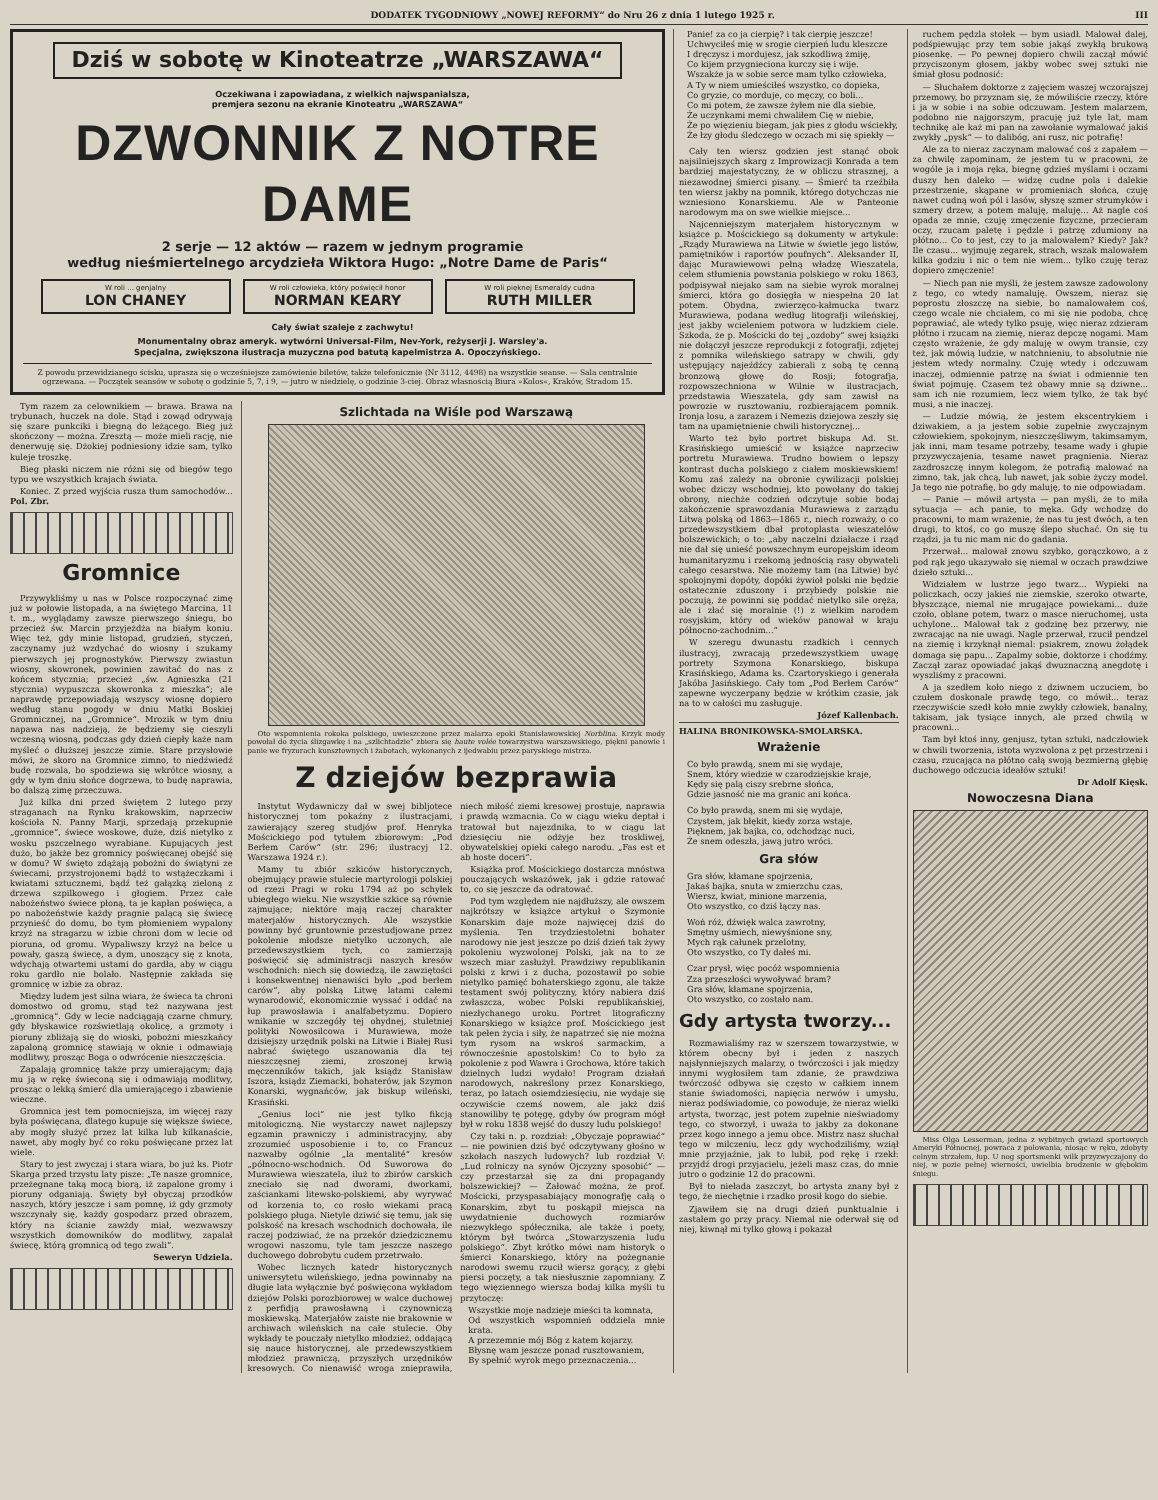DODATEK TYGODNIOWY „NOWEJ REFORMY“ do Nru 26 z dnia 1 lutego 1925 r. III
Dziś w sobotę w Kinoteatrze „WARSZAWA“
Oczekiwana i zapowiadana, z wielkich najwspanialsza,
premjera sezonu na ekranie Kinoteatru „WARSZAWA“
DZWONNIK Z NOTRE DAME
2 serje — 12 aktów — razem w jednym programie
według nieśmiertelnego arcydzieła Wiktora Hugo: „Notre Dame de Paris“
W roli ... genjalny
LON CHANEY
W roli człowieka, który poświęcił honor
NORMAN KEARY
W roli pięknej Esmeraldy cudna
RUTH MILLER
Cały świat szaleje z zachwytu!
Monumentalny obraz ameryk. wytwórni Universal-Film, Nev-York, reżyserji J. Warsley'a.
Specjalna, zwiększona ilustracja muzyczna pod batutą kapelmistrza A. Opoczyńskiego.
Z powodu przewidzianego ścisku, uprasza się o wcześniejsze zamówienie biletów, także telefonicznie (Nr 3112, 4498) na wszystkie seanse. — Sala centralnie ogrzewana. — Początek seansów w sobotę o godzinie 5, 7, i 9, — jutro w niedzielę, o godzinie 3-ciej. Obraz własnością Biura »Kolos«, Kraków, Stradom 15.
Tym razem za celownikiem — brawa. Brawa na trybunach, huczek na dole. Stąd i zowąd odrywają się szare punkciki i biegną do leżącego. Bieg już skończony — można. Zresztą — może mieli rację, nie denerwuję się. Dżokiej podniesiony idzie sam, tylko kuleje troszkę.
Bieg płaski niczem nie różni się od biegów tego typu we wszystkich krajach świata.
Koniec. Z przed wyjścia rusza tłum samochodów... Pol. Zbr.
Gromnice
Przywykliśmy u nas w Polsce rozpoczynać zimę już w połowie listopada, a na świętego Marcina, 11 t. m., wyglądamy zawsze pierwszego śniegu, bo przecież św. Marcin przyjeżdża na białym koniu. Więc też, gdy minie listopad, grudzień, styczeń, zaczynamy już wzdychać do wiosny i szukamy pierwszych jej prognostyków. Pierwszy zwiastun wiosny, skowronek, powinien zawitać do nas z końcem stycznia; przecież „św. Agnieszka (21 stycznia) wypuszcza skowronka z mieszka“; ale naprawdę przepowiadają wszyscy wiosnę dopiero według stanu pogody w dniu Matki Boskiej Gromnicznej, na „Gromnice“. Mrozik w tym dniu napawa nas nadzieją, że będziemy się cieszyli wczesną wiosną, podczas gdy dzień ciepły każe nam myśleć o dłuższej jeszcze zimie. Stare przysłowie mówi, że skoro na Gromnice zimno, to niedźwiedź budę rozwala, bo spodziewa się wkrótce wiosny, a gdy w tym dniu słońce dogrzewa, to budę naprawia, bo dalszą zimę przeczuwa.
Już kilka dni przed świętem 2 lutego przy straganach na Rynku krakowskim, naprzeciw kościoła N. Panny Marji, sprzedają przekupnie „gromnice“, świece woskowe, duże, dziś nietylko z wosku pszczelnego wyrabiane. Kupujących jest dużo, bo jakże bez gromnicy poświęcanej obejść się w domu? W święto zdążają pobożni do świątyni ze świecami, przystrojonemi bądź to wstążeczkami i kwiatami sztucznemi, bądź też gałązką zieloną z drzewa szpilkowego i głogiem. Przez całe nabożeństwo świece płoną, ta je kapłan poświęca, a po nabożeństwie każdy pragnie palącą się świecę przynieść do domu, bo tym płomieniem wypalony krzyż na stragarzu w izbie chroni dom w lecie od pioruna, od gromu. Wypaliwszy krzyż na belce u powały, gaszą świecę, a dym, unoszący się z knota, wdychają otwartemi ustami do gardła, aby w ciągu roku gardło nie bolało. Następnie zakłada się gromnicę w izbie za obraz.
Między ludem jest silna wiara, że świeca ta chroni domostwo od gromu, stąd też nazywana jest „gromnicą“. Gdy w lecie nadciągają czarne chmury, gdy błyskawice rozświetlają okolicę, a grzmoty i pioruny zbliżają się do wioski, pobożni mieszkańcy zapaloną gromnicę stawiają w oknie i odmawiają modlitwy, prosząc Boga o odwrócenie nieszczęścia.
Zapalają gromnicę także przy umierającym; dają mu ją w rękę świeconą się i odmawiają modlitwy, prosząc o lekką śmierć dla umierającego i zbawienie wieczne.
Gromnica jest tem pomocniejsza, im więcej razy była poświęcana, dlatego kupuje się większe świece, aby mogły służyć przez lat kilka lub kilkanaście, nawet, aby mogły być co roku poświęcane przez lat wiele.
Stary to jest zwyczaj i stara wiara, bo już ks. Piotr Skarga przed trzystu laty pisze: „Te nasze gromnice, przeżegnane taką mocą biorą, iż zapalone gromy i pioruny odganiają. Święty był obyczaj przodków naszych, który jeszcze i sam pomnę, iż gdy grzmoty wszczynały się, każdy gospodarz przed obrazem, który na ścianie zawżdy miał, wezwawszy wszystkich domowników do modlitwy, zapalał świecę, którą gromnicą od tego zwali“.
Seweryn Udziela.
Szlichtada na Wiśle pod Warszawą
Oto wspomnienia rokoka polskiego, uwieszczone przez malarza epoki Stanisławowskiej Norblina. Krzyk mody powołał do życia ślizgawkę i na „szlichtadzie“ zbiera się haute volée towarzystwa warszawskiego, piękni panowie i panie we fryzurach kunsztownych i żabotach, wykonanych z ijedwabiu przez paryskiego mistrza.
Z dziejów bezprawia
Instytut Wydawniczy dał w swej bibljotece historycznej tom pokaźny z ilustracjami, zawierający szereg studjów prof. Henryka Mościckiego pod tytułem zbiorowym: „Pod Berłem Carów“ (str. 296; ilustracyj 12. Warszawa 1924 r.).
Mamy tu zbiór szkiców historycznych, obejmujący prawie stulecie martyrologji polskiej od rzezi Pragi w roku 1794 aż po schyłek ubiegłego wieku. Nie wszystkie szkice są równie zajmujące; niektóre mają raczej charakter materjałów historycznych. Ale wszystkie powinny być gruntownie przestudjowane przez pokolenie młodsze nietylko uczonych, ale przedewszystkiem tych, co zamierzają poświęcić się administracji naszych kresów wschodnich: niech się dowiedzą, ile zawziętości i konsekwentnej nienawiści było „pod berłem carów“, aby polską Litwę latami całemi wynarodowić, ekonomicznie wyssać i oddać na łup prawosławia i analfabetyzmu. Dopiero wnikanie w szczegóły tej ohydnej, stuletniej polityki Nowosilcowa i Murawiewa, może dzisiejszy urzędnik polski na Litwie i Białej Rusi nabrać świętego uszanowania dla tej nieszczęsnej ziemi, zroszonej krwią męczenników takich, jak ksiądz Stanisław Iszora, ksiądz Ziemacki, bohaterów, jak Szymon Konarski, wygnańców, jak biskup wileński, Krasiński.
„Genius loci“ nie jest tylko fikcją mitologiczną. Nie wystarczy nawet najlepszy egzamin prawniczy i administracyjny, aby zrozumieć usposobienie i to, co Francuz nazwałby ogólnie „la mentalité“ kresów „północno-wschodnich. Od Suworowa do Murawiewa wieszatela, iluż to zbirów carskich zneciało się nad dworami, dworkami, zaściankami litewsko-polskiemi, aby wyrywać od korzenia to, co rosło wiekami pracą polskiego pługa. Nietyle dziwić się temu, jak się polskość na kresach wschodnich dochowała, ile raczej podziwiać, że na przekór dziedzicznemu wrogowi naszomu, tyle tam jeszcze naszego duchowego dobrobytu cudem przetrwało.
Wobec licznych katedr historycznych uniwersytetu wileńskiego, jedna powinnaby na długie lata wyłącznie być poświęcona wykładom dziejów Polski porozbiorowej w walce duchowej z perfidją prawosławną i czynowniczą moskiewską. Materjałów zaiste nie brakownie w archiwach wileńskich na całe stulecie. Oby wykłady te pouczały nietylko młodzież, oddającą się nauce historycznej, ale przedewszystkiem młodzież prawniczą, przyszłych urzędników kresowych. Co nienawiść wroga znieprawiła, niech miłość ziemi kresowej prostuje, naprawia i prawdą wzmacnia. Co w ciągu wieku deptał i tratował but najezdnika, to w ciągu lat dziesięciu nie odżyje bez troskliwej, obywatelskiej opieki całego narodu. „Fas est et ab hoste doceri“.
Książka prof. Mościckiego dostarcza mnóstwa pouczających wskazówek, jak i gdzie ratować to, co się jeszcze da odratować.
Pod tym względem nie najdłuższy, ale owszem najkrótszy w książce artykuł o Szymonie Konarskim daje może najwięcej dziś do myślenia. Ten trzydziestoletni bohater narodowy nie jest jeszcze po dziś dzień tak żywy pokoleniu wyzwolonej Polski, jak na to ze wszech miar zasłużył. Prawdziwy republikanin polski z krwi i z ducha, pozostawił po sobie nietylko pamięć bohaterskiego zgonu, ale także testament swój polityczny, który nabiera dziś zwłaszcza, wobec Polski republikańskiej, niezłychanego uroku. Portret litograficzny Konarskiego w książce prof. Mościckiego jest tak pełen życia i siły, że napatrzeć się nie można tym rysom na wskroś sarmackim, a równocześnie apostolskim! Co to było za pokolenie z pod Wawra i Grochowa, które takich dzielnych ludzi wydało! Program działań narodowych, nakreślony przez Konarskiego, teraz, po latach osiemdziesięciu, nie wydaje się oczywiście czemś nowem, ale jakż dziś stanowiliby tę potęgę, gdyby ów program mógł był w roku 1838 wejść do duszy ludu polskiego!
Czy taki n. p. rozdział: „Obyczaje poprawiać“ — nie powinien dziś być odczytywany głośno w szkołach naszych ludowych? lub rozdział V: „Lud rolniczy na synów Ojczyzny sposobić“ — czy przestarzał się za dni propagandy bolszewickiej? — Żałować można, że prof. Mościcki, przyspasabiający monografję całą o Konarskim, zbyt tu poskąpił miejsca na uwydatnienie duchowych rozmiarów niezwykłego spółecznika, ale także i poety, którym był twórca „Stowarzyszenia ludu polskiego“. Zbyt krótko mówi nam historyk o śmierci Konarskiego, który na pożegnanie narodowi swemu rzucił wiersz gorący, z głębi piersi poczęty, a tak niesłusznie zapomniany. Z tego więziennego wiersza bodaj kilka myśli tu przytoczę:
Wszystkie moje nadzieje mieści ta komnata,
Od wszystkich wspomnień oddziela mnie krata.
A przezemnie mój Bóg z katem kojarzy.
Błysnę wam jeszcze ponad rusztowaniem,
By spełnić wyrok mego przeznaczenia...
Panie! za co ja cierpię? i tak cierpię jeszcze!
Uchwyciłeś mię w srogie cierpień ludu kleszcze
I dręczysz i mordujesz, jak szkodliwą żmiję,
Co kijem przygnieciona kurczy się i wije.
Wszakże ja w sobie serce mam tylko człowieka,
A Ty w niem umieściłeś wszystko, co dopieka,
Co gryzie, co morduje, co męczy, co boli...
Co mi potem, że zawsze żyłem nie dla siebie,
Że uczynkami memi chwaliłem Cię w niebie,
Że po więzieniu biegam, jak pies z głodu wściekły,
Że łzy głodu śledczego w oczach mi się spiekły —
Cały ten wiersz godzien jest stanąć obok najsilniejszych skarg z Improwizacji Konrada a tem bardziej majestatyczny, że w obliczu strasznej, a niezawodnej śmierci pisany. — Śmierć ta rzeźbiła ten wiersz jakby na pomnik, którego dotychczas nie wzniesiono Konarskiemu. Ale w Panteonie narodowym ma on swe wielkie miejsce...
Najcenniejszym materjałem historycznym w książce p. Mościckiego są dokumenty w artykule: „Rządy Murawiewa na Litwie w świetle jego listów, pamiętników i raportów poufnych“. Aleksander II, dając Murawiewowi pełną władzę Wieszatela, celem stłumienia powstania polskiego w roku 1863, podpisywał niejako sam na siebie wyrok moralnej śmierci, która go dosięgła w niespełna 20 lat potem. Obydna, zwierzęco-kałmucka twarz Murawiewa, podana według litografji wileńskiej, jest jakby wcieleniem potwora w ludzkiem ciele. Szkoda, że p. Mościcki do tej „ozdoby“ swej książki nie dołączył jeszcze reprodukcji z fotografji, zdjętej z pomnika wileńskiego satrapy w chwili, gdy ustępujący najeźdźcy zabierali z sobą tę cenną bronzową głowę do Rosji; fotografja, rozpowszechniona w Wilnie w ilustracjach, przedstawia Wieszatela, gdy sam zawisł na powrozie w rusztowaniu, rozbierającem pomnik. Ironja losu, a zarazem i Nemezis dziejowa zeszły się tam na upamiętnienie chwili historycznej...
Warto też było portret biskupa Ad. St. Krasińskiego umieścić w książce naprzeciw portretu Murawiewa. Trudno bowiem o lepszy kontrast ducha polskiego z ciałem moskiewskiem! Komu zaś zależy na obronie cywilizacji polskiej wobec dziczy wschodniej, kto powołany do takiej obrony, niechże codzień odczytuje sobie bodaj zakończenie sprawozdania Murawiewa z zarządu Litwą polską od 1863—1865 r., niech rozważy, o co przedewszystkiem dbał protoplasta wieszatelów bolszewickich; o to: „aby naczelni działacze i rząd nie dał się unieść powszechnym europejskim ideom humanitaryzmu i rzekomą jednością rasy obywateli całego cesarstwa. Nie możemy tam (na Litwie) być spokojnymi dopóty, dopóki żywioł polski nie będzie ostatecznie zduszony i przybiedy polskie nie poczują, że powinni się poddać nietylko sile oręża, ale i złać się moralnie (!) z wielkim narodem rosyjskim, który od wieków panował w kraju północno-zachodnim...“
W szeregu dwunastu rzadkich i cennych ilustracyj, zwracają przedewszystkiem uwagę portrety Szymona Konarskiego, biskupa Krasińskiego, Adama ks. Czartoryskiego i generała Jakóba Jasińskiego. Cały tom „Pod Berłem Carów“ zapewne wyczerpany będzie w krótkim czasie, jak na to w całości mu zasługuje.
Józef Kallenbach.
HALINA BRONIKOWSKA-SMOLARSKA.
Wrażenie
Co było prawdą, snem mi się wydaje,
Snem, który wiedzie w czarodziejskie kraje,
Kędy się palą ciszy srebrne słońca,
Gdzie jasność nie ma granic ani końca.
Co było prawdą, snem mi się wydaje,
Czystem, jak błękit, kiedy zorza wstaje,
Pięknem, jak bajka, co, odchodząc nuci,
Że snem odeszła, jawą jutro wróci.
Gra słów
Gra słów, kłamane spojrzenia,
Jakaś bajka, snuta w zmierzchu czas,
Wiersz, kwiat, minione marzenia,
Oto wszystko, co dziś łączy nas.
Woń róż, dźwięk walca zawrotny,
Smętny uśmiech, niewyśnione sny,
Mych rąk całunek przelotny,
Oto wszystko, co Ty dałeś mi.
Czar prysł, więc pocóż wspomnienia
Zza przeszłości wywoływać bram?
Gra słów, kłamane spojrzenia,
Oto wszystko, co zostało nam.
Gdy artysta tworzy...
Rozmawialiśmy raz w szerszem towarzystwie, w którem obecny był i jeden z naszych najsłynniejszych malarzy, o twórczości i jak między innymi wygłosiłem tam zdanie, że prawdziwa twórczość odbywa się często w całkiem innem stanie świadomości, napięcia nerwów i umysłu, nieraz podświadomie, co powoduje, że nieraz wielki artysta, tworząc, jest potem zupełnie nieświadomy tego, co stworzył, i uważa to jakby za dokonane przez kogo innego a jemu obce. Mistrz nasz słuchał tego w milczeniu, lecz gdy wychodziliśmy, wziął mnie przyjaźnie, jak to lubił, pod rękę i rzekł: przyjdź drogi przyjacielu, jeżeli masz czas, do mnie jutro o godzinie 12 do pracowni.
Był to niełada zaszczyt, bo artysta znany był z tego, że niechętnie i rzadko prosił kogo do siebie.
Zjawiłem się na drugi dzień punktualnie i zastałem go przy pracy. Niemal nie oderwał się od niej, kiwnął mi tylko głową i pokazał
ruchem pędzla stołek — bym usiadł. Malował dalej, podśpiewując przy tem sobie jakąś zwykłą brukową piosenkę. — Po pewnej dopiero chwili zaczął mówić przyciszonym głosem, jakby wobec swej sztuki nie śmiał głosu podnosić:
— Słuchałem doktorze z zajęciem waszej wczorajszej przemowy, bo przyznam się, że mówiliście rzeczy, które i ja w sobie i na sobie odczuwam. Jestem malarzem, podobno nie najgorszym, pracuję już tyle lat, mam technikę ale każ mi pan na zawołanie wymalować jakiś zwykły „pysk“ — to dalibóg, ani rusz, nic potrafię!
Ale za to nieraz zaczynam malować coś z zapałem — za chwilę zapominam, że jestem tu w pracowni, że wogóle ja i moja ręka, biegnę gdzieś myślami i oczami duszy hen daleko — widzę cudne pola i dalekie przestrzenie, skąpane w promieniach słońca, czuję nawet cudną woń pól i lasów, słyszę szmer strumyków i szmery drzew, a potem maluję, maluję... Aż nagle coś opada ze mnie, czuję zmęczenie fizyczne, przecieram oczy, rzucam paletę i pędzle i patrzę zdumiony na płótno... Co to jest, czy to ja malowałem? Kiedy? Jak? Ile czasu... wyjmuję zegarek, strach, wszak malowałem kilka godziu i nic o tem nie wiem... tylko czuję teraz dopiero zmęczenie!
— Niech pan nie myśli, że jestem zawsze zadowolony z tego, co wtedy namaluję. Owszem, nieraz się poprostu złoszczę na siebie, bo namalowałem coś, czego wcale nie chciałem, co mi się nie podoba, chcę poprawiać, ale wtedy tylko psuję, więc nieraz zdzieram płótno i rzucam na ziemię, nieraz depczę nogami. Mam często wrażenie, że gdy maluję w owym transie, czy też, jak mówią ludzie, w natchnieniu, to absolutnie nie jestem wtedy normalny. Czuję wtedy i odczuwam inaczej, odmiennie patrzę na świat i odmiennie ten świat pojmuję. Czasem też obawy mnie są dziwne... sam ich nie rozumiem, lecz wiem tylko, że tak być musi, a nie inaczej.
— Ludzie mówią, że jestem ekscentrykiem i dziwakiem, a ja jestem sobie zupełnie zwyczajnym człowiekiem, spokojnym, nieszczęśliwym, takimsamym, jak inni, mam tesame potrzeby, tesame wady i głupie przyzwyczajenia, tesame nawet pragnienia. Nieraz zazdroszczę innym kolegom, że potrafią malować na zimno, tak, jak chcą, lub nawet, jak sobie życzy model. Ja tego nie potrafię, bo gdy maluję, to nie odpowiadam.
— Panie — mówił artysta — pan myśli, że to miła sytuacja — ach panie, to męka. Gdy wchodzę do pracowni, to mam wrażenie, że nas tu jest dwóch, a ten drugi, to ktoś, co go muszę ślepo słuchać. On się tu rządzi, ja tu nic mam nic do gadania.
Przerwał... malował znowu szybko, gorączkowo, a z pod rąk jego ukazywało się niemal w oczach prawdziwe dzieło sztuki...
Widziałem w lustrze jego twarz... Wypieki na policzkach, oczy jakieś nie ziemskie, szeroko otwarte, błyszczące, niemal nie mrugające powiekami... duże czoło, oblane potem, twarz o masce nieruchomej, usta uchylone... Malował tak z godzinę bez przerwy, nie zwracając na nie uwagi. Nagle przerwał, rzucił pendzel na ziemię i krzyknął niemal: psiakrem, znowu żołądek domaga się papu... Zapalmy sobie, doktorze i chodźmy. Zaczął zaraz opowiadać jakąś dwuznaczną anegdotę i wyszliśmy z pracowni.
A ja szedłem koło niego z dziwnem uczuciem, bo czułem doskonale prawdę tego, co mówił... teraz rzeczywiście szedł koło mnie zwykły człowiek, banalny, takisam, jak tysiące innych, ale przed chwilą w pracowni...
Tam był ktoś inny, genjusz, tytan sztuki, nadczłowiek w chwili tworzenia, istota wyzwolona z pęt przestrzeni i czasu, rzucająca na płótno całą swoją bezmierną głębię duchowego odczucia ideałów sztuki!
Dr Adolf Kięsk.
Nowoczesna Diana
Miss Olga Lesserman, jedna z wybitnych gwiazd sportowych Ameryki Północnej, powraca z polowania, niosąc w ręku, zdobyty celnym strzałem, łup. U nog sportsmenki wilk przyzwyczajony do niej, w pozie pełnej wierności, uwielbia brodzenie w głębokim śniegu.